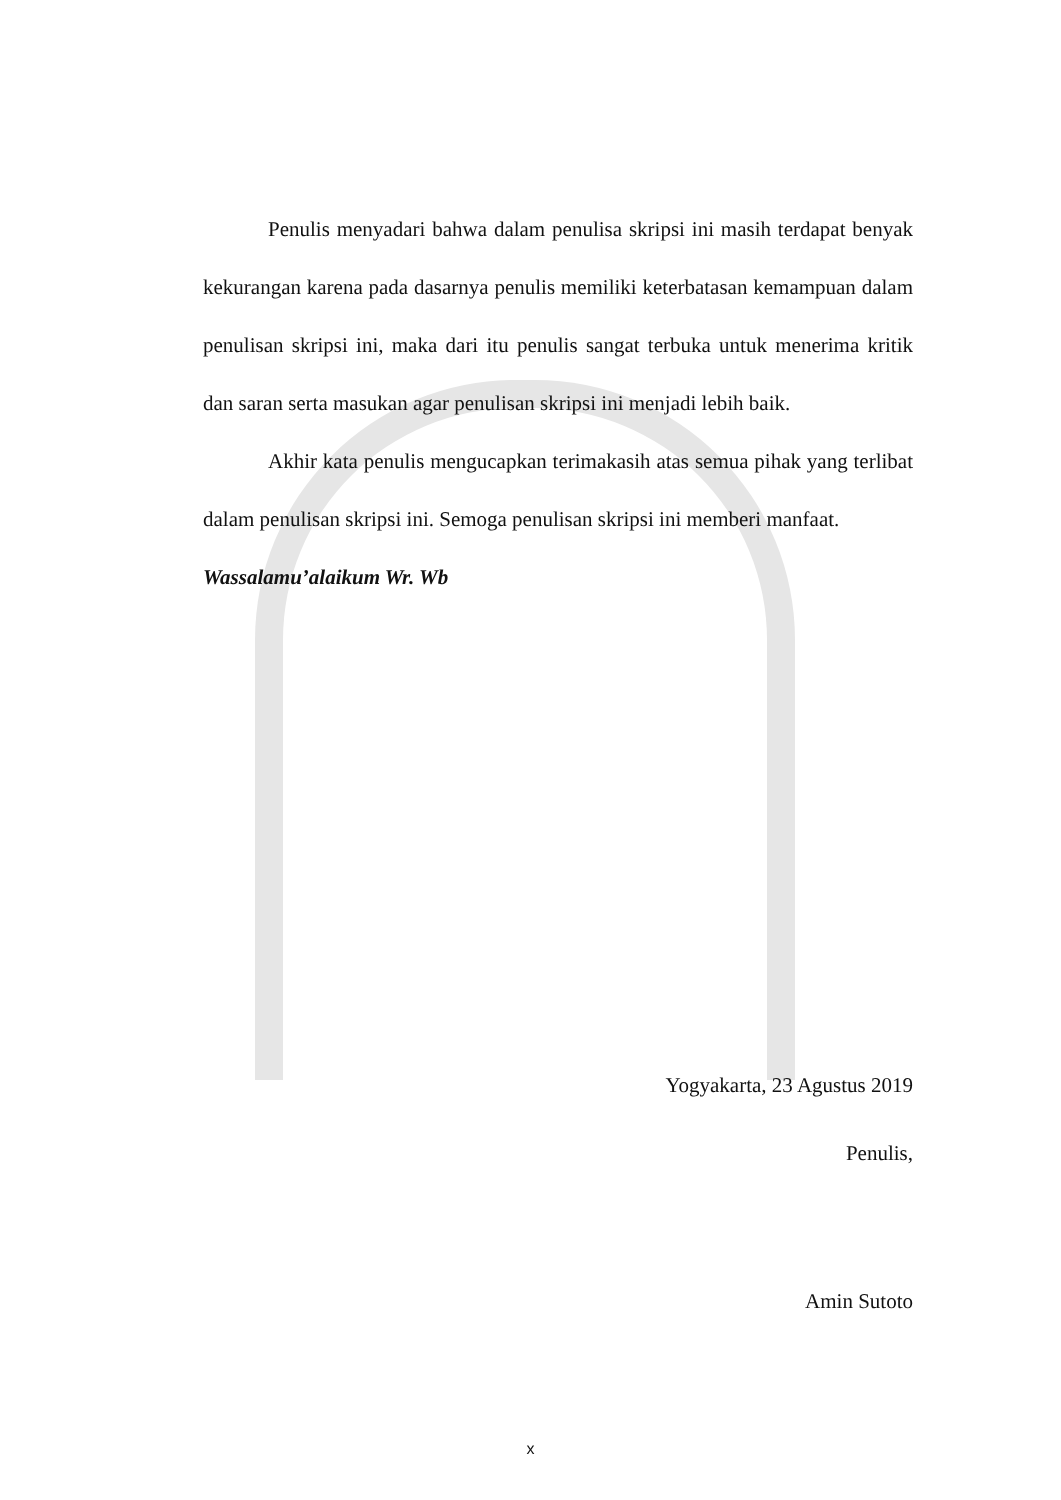Penulis menyadari bahwa dalam penulisa skripsi ini masih terdapat benyak kekurangan karena pada dasarnya penulis memiliki keterbatasan kemampuan dalam penulisan skripsi ini, maka dari itu penulis sangat terbuka untuk menerima kritik dan saran serta masukan agar penulisan skripsi ini menjadi lebih baik.
Akhir kata penulis mengucapkan terimakasih atas semua pihak yang terlibat dalam penulisan skripsi ini. Semoga penulisan skripsi ini memberi manfaat.
Wassalamu’alaikum Wr. Wb
Yogyakarta, 23 Agustus 2019
Penulis,
Amin Sutoto
x